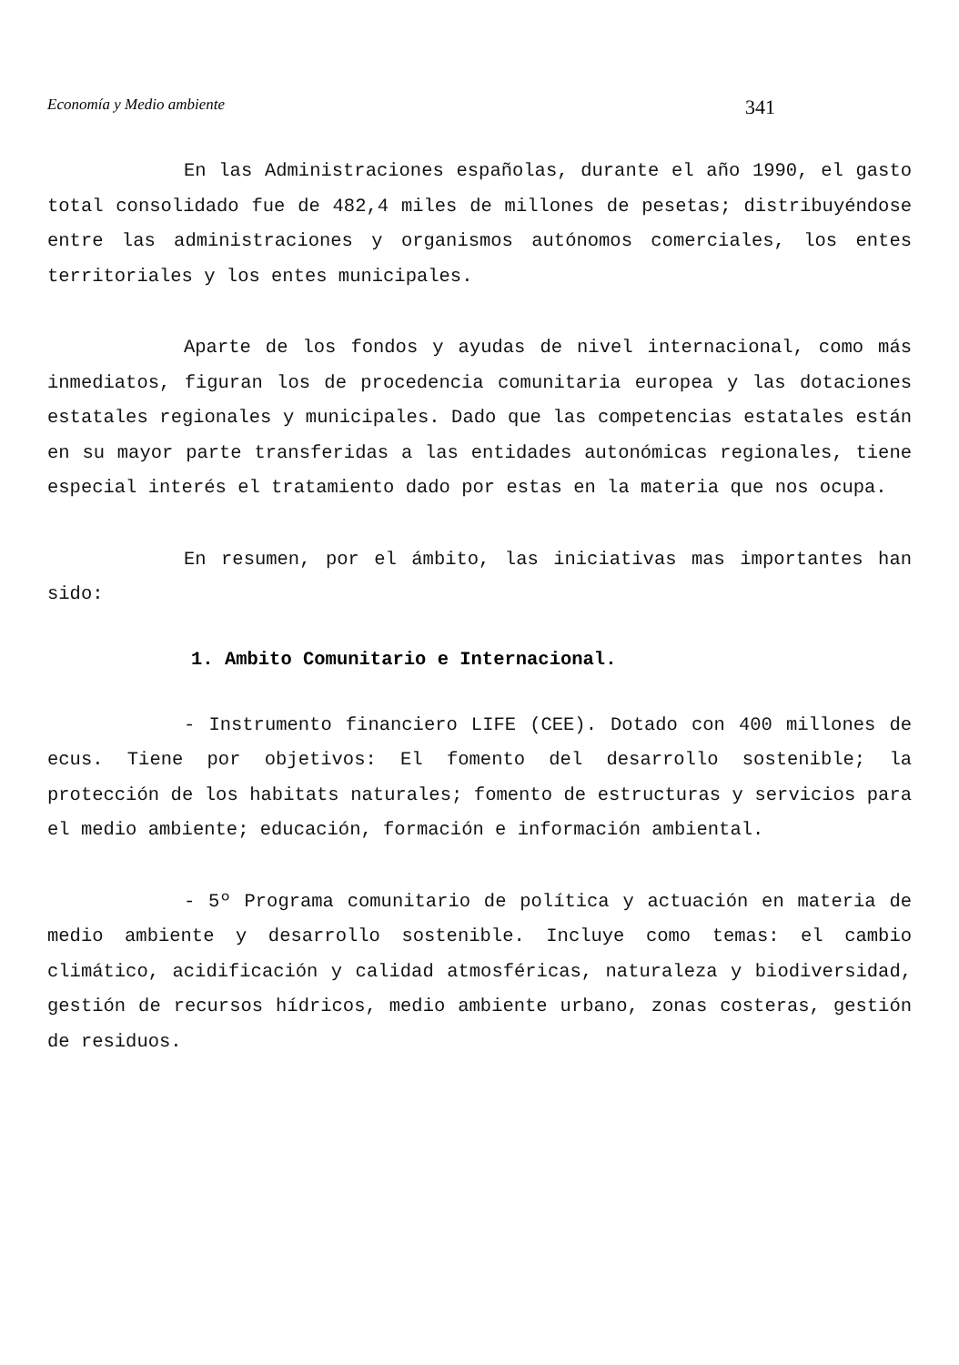Economía y Medio ambiente 341
En las Administraciones españolas, durante el año 1990, el gasto total consolidado fue de 482,4 miles de millones de pesetas; distribuyéndose entre las administraciones y organismos autónomos comerciales, los entes territoriales y los entes municipales.
Aparte de los fondos y ayudas de nivel internacional, como más inmediatos, figuran los de procedencia comunitaria europea y las dotaciones estatales regionales y municipales. Dado que las competencias estatales están en su mayor parte transferidas a las entidades autonómicas regionales, tiene especial interés el tratamiento dado por estas en la materia que nos ocupa.
En resumen, por el ámbito, las iniciativas mas importantes han sido:
1. Ambito Comunitario e Internacional.
- Instrumento financiero LIFE (CEE). Dotado con 400 millones de ecus. Tiene por objetivos: El fomento del desarrollo sostenible; la protección de los habitats naturales; fomento de estructuras y servicios para el medio ambiente; educación, formación e información ambiental.
- 5º Programa comunitario de política y actuación en materia de medio ambiente y desarrollo sostenible. Incluye como temas: el cambio climático, acidificación y calidad atmosféricas, naturaleza y biodiversidad, gestión de recursos hídricos, medio ambiente urbano, zonas costeras, gestión de residuos.